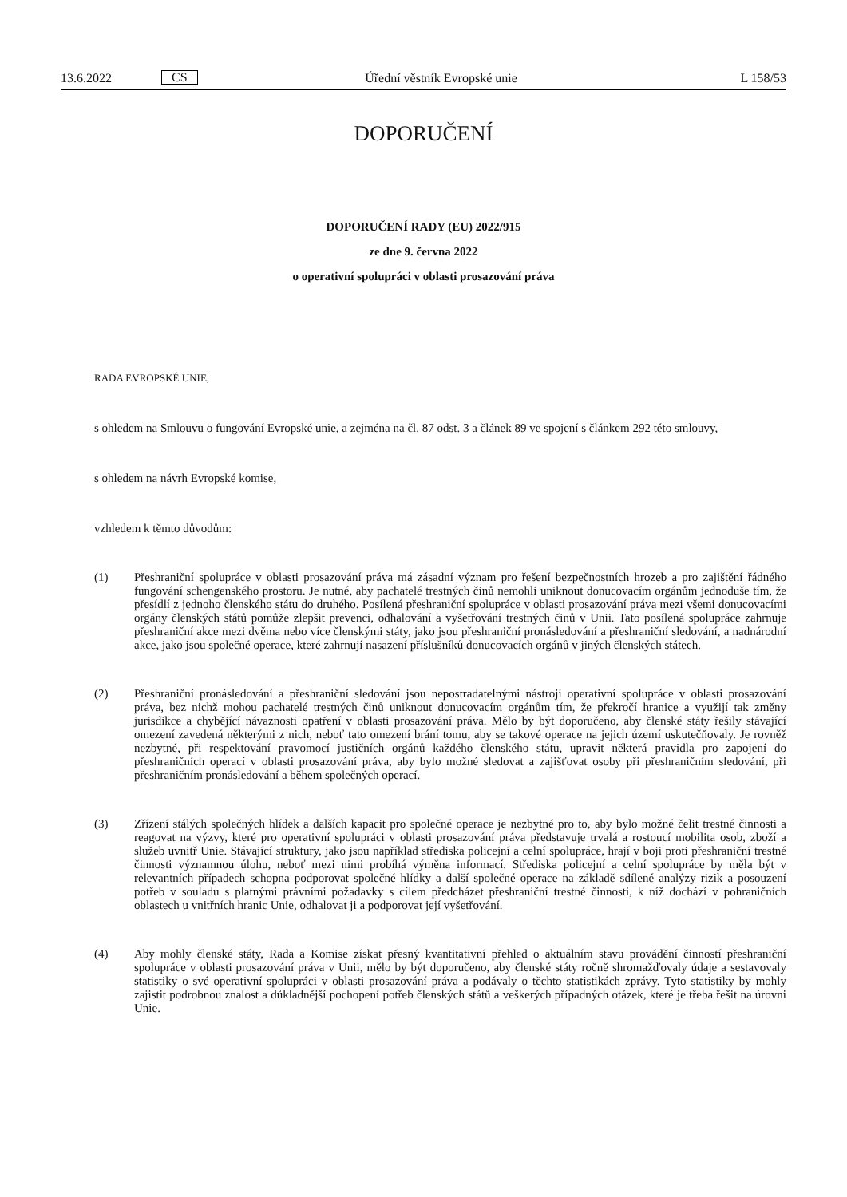13.6.2022 CS Úřední věstník Evropské unie L 158/53
DOPORUČENÍ
DOPORUČENÍ RADY (EU) 2022/915
ze dne 9. června 2022
o operativní spolupráci v oblasti prosazování práva
RADA EVROPSKÉ UNIE,
s ohledem na Smlouvu o fungování Evropské unie, a zejména na čl. 87 odst. 3 a článek 89 ve spojení s článkem 292 této smlouvy,
s ohledem na návrh Evropské komise,
vzhledem k těmto důvodům:
(1) Přeshraniční spolupráce v oblasti prosazování práva má zásadní význam pro řešení bezpečnostních hrozeb a pro zajištění řádného fungování schengenského prostoru. Je nutné, aby pachatelé trestných činů nemohli uniknout donucovacím orgánům jednoduše tím, že přesídlí z jednoho členského státu do druhého. Posílená přeshraniční spolupráce v oblasti prosazování práva mezi všemi donucovacími orgány členských států pomůže zlepšit prevenci, odhalování a vyšetřování trestných činů v Unii. Tato posílená spolupráce zahrnuje přeshraniční akce mezi dvěma nebo více členskými státy, jako jsou přeshraniční pronásledování a přeshraniční sledování, a nadnárodní akce, jako jsou společné operace, které zahrnují nasazení příslušníků donucovacích orgánů v jiných členských státech.
(2) Přeshraniční pronásledování a přeshraniční sledování jsou nepostradatelnými nástroji operativní spolupráce v oblasti prosazování práva, bez nichž mohou pachatelé trestných činů uniknout donucovacím orgánům tím, že překročí hranice a využijí tak změny jurisdikce a chybějící návaznosti opatření v oblasti prosazování práva. Mělo by být doporučeno, aby členské státy řešily stávající omezení zavedená některými z nich, neboť tato omezení brání tomu, aby se takové operace na jejich území uskutečňovaly. Je rovněž nezbytné, při respektování pravomocí justičních orgánů každého členského státu, upravit některá pravidla pro zapojení do přeshraničních operací v oblasti prosazování práva, aby bylo možné sledovat a zajišťovat osoby při přeshraničním sledování, při přeshraničním pronásledování a během společných operací.
(3) Zřízení stálých společných hlídek a dalších kapacit pro společné operace je nezbytné pro to, aby bylo možné čelit trestné činnosti a reagovat na výzvy, které pro operativní spolupráci v oblasti prosazování práva představuje trvalá a rostoucí mobilita osob, zboží a služeb uvnitř Unie. Stávající struktury, jako jsou například střediska policejní a celní spolupráce, hrají v boji proti přeshraniční trestné činnosti významnou úlohu, neboť mezi nimi probíhá výměna informací. Střediska policejní a celní spolupráce by měla být v relevantních případech schopna podporovat společné hlídky a další společné operace na základě sdílené analýzy rizik a posouzení potřeb v souladu s platnými právními požadavky s cílem předcházet přeshraniční trestné činnosti, k níž dochází v pohraničních oblastech u vnitřních hranic Unie, odhalovat ji a podporovat její vyšetřování.
(4) Aby mohly členské státy, Rada a Komise získat přesný kvantitativní přehled o aktuálním stavu provádění činností přeshraniční spolupráce v oblasti prosazování práva v Unii, mělo by být doporučeno, aby členské státy ročně shromažďovaly údaje a sestavovaly statistiky o své operativní spolupráci v oblasti prosazování práva a podávaly o těchto statistikách zprávy. Tyto statistiky by mohly zajistit podrobnou znalost a důkladnější pochopení potřeb členských států a veškerých případných otázek, které je třeba řešit na úrovni Unie.